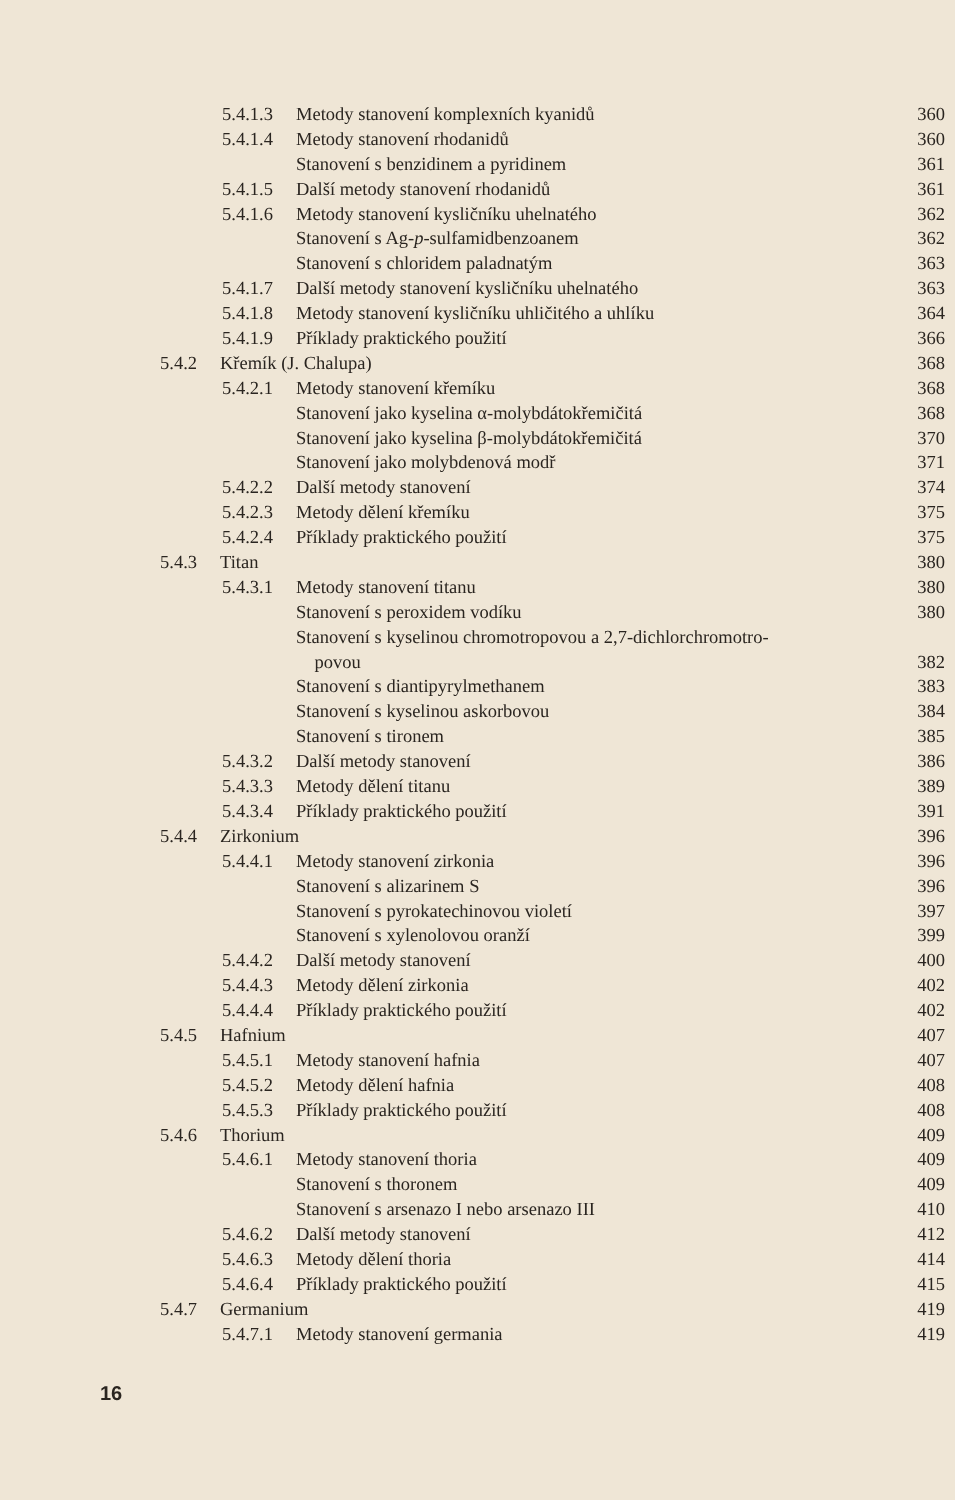5.4.1.3 Metody stanovení komplexních kyanidů 360
5.4.1.4 Metody stanovení rhodanidů 360
Stanovení s benzidinem a pyridinem 361
5.4.1.5 Další metody stanovení rhodanidů 361
5.4.1.6 Metody stanovení kysličníku uhelnatého 362
Stanovení s Ag-p-sulfamidbenzoanem 362
Stanovení s chloridem paladnatým 363
5.4.1.7 Další metody stanovení kysličníku uhelnatého 363
5.4.1.8 Metody stanovení kysličníku uhličitého a uhlíku 364
5.4.1.9 Příklady praktického použití 366
5.4.2 Křemík (J. Chalupa) 368
5.4.2.1 Metody stanovení křemíku 368
Stanovení jako kyselina α-molybdátokřemičitá 368
Stanovení jako kyselina β-molybdátokřemičitá 370
Stanovení jako molybdenová modř 371
5.4.2.2 Další metody stanovení 374
5.4.2.3 Metody dělení křemíku 375
5.4.2.4 Příklady praktického použití 375
5.4.3 Titan 380
5.4.3.1 Metody stanovení titanu 380
Stanovení s peroxidem vodíku 380
Stanovení s kyselinou chromotropovou a 2,7-dichlorchromotro-
povou 382
Stanovení s diantipyrylmethanem 383
Stanovení s kyselinou askorbovou 384
Stanovení s tironem 385
5.4.3.2 Další metody stanovení 386
5.4.3.3 Metody dělení titanu 389
5.4.3.4 Příklady praktického použití 391
5.4.4 Zirkonium 396
5.4.4.1 Metody stanovení zirkonia 396
Stanovení s alizarinem S 396
Stanovení s pyrokatechinovou violetí 397
Stanovení s xylenolovou oranží 399
5.4.4.2 Další metody stanovení 400
5.4.4.3 Metody dělení zirkonia 402
5.4.4.4 Příklady praktického použití 402
5.4.5 Hafnium 407
5.4.5.1 Metody stanovení hafnia 407
5.4.5.2 Metody dělení hafnia 408
5.4.5.3 Příklady praktického použití 408
5.4.6 Thorium 409
5.4.6.1 Metody stanovení thoria 409
Stanovení s thoronem 409
Stanovení s arsenazo I nebo arsenazo III 410
5.4.6.2 Další metody stanovení 412
5.4.6.3 Metody dělení thoria 414
5.4.6.4 Příklady praktického použití 415
5.4.7 Germanium 419
5.4.7.1 Metody stanovení germania 419
16